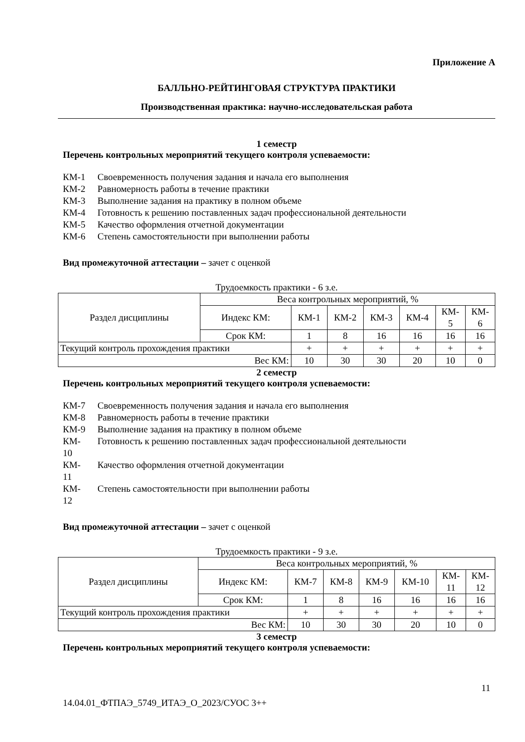Приложение А
БАЛЛЬНО-РЕЙТИНГОВАЯ СТРУКТУРА ПРАКТИКИ
Производственная практика: научно-исследовательская работа
1 семестр
Перечень контрольных мероприятий текущего контроля успеваемости:
КМ-1 Своевременность получения задания и начала его выполнения
КМ-2 Равномерность работы в течение практики
КМ-3 Выполнение задания на практику в полном объеме
КМ-4 Готовность к решению поставленных задач профессиональной деятельности
КМ-5 Качество оформления отчетной документации
КМ-6 Степень самостоятельности при выполнении работы
Вид промежуточной аттестации – зачет с оценкой
Трудоемкость практики - 6 з.е.
| Раздел дисциплины | Веса контрольных мероприятий, % | | | | | | |
| --- | --- | --- | --- | --- | --- | --- | --- |
| | Индекс КМ: | КМ-1 | КМ-2 | КМ-3 | КМ-4 | КМ- 5 | КМ- 6 |
| | Срок КМ: | 1 | 8 | 16 | 16 | 16 | 16 |
| Текущий контроль прохождения практики | | + | + | + | + | + | + |
| Вес КМ: | | 10 | 30 | 30 | 20 | 10 | 0 |
2 семестр
Перечень контрольных мероприятий текущего контроля успеваемости:
КМ-7 Своевременность получения задания и начала его выполнения
КМ-8 Равномерность работы в течение практики
КМ-9 Выполнение задания на практику в полном объеме
КМ-
10 Готовность к решению поставленных задач профессиональной деятельности
КМ-
11 Качество оформления отчетной документации
КМ-
12 Степень самостоятельности при выполнении работы
Вид промежуточной аттестации – зачет с оценкой
Трудоемкость практики - 9 з.е.
| Раздел дисциплины | Веса контрольных мероприятий, % | | | | | | |
| --- | --- | --- | --- | --- | --- | --- | --- |
| | Индекс КМ: | КМ-7 | КМ-8 | КМ-9 | КМ-10 | КМ- 11 | КМ- 12 |
| | Срок КМ: | 1 | 8 | 16 | 16 | 16 | 16 |
| Текущий контроль прохождения практики | | + | + | + | + | + | + |
| Вес КМ: | | 10 | 30 | 30 | 20 | 10 | 0 |
3 семестр
Перечень контрольных мероприятий текущего контроля успеваемости:
11
14.04.01_ФТПАЭ_5749_ИТАЭ_О_2023/СУОС 3++